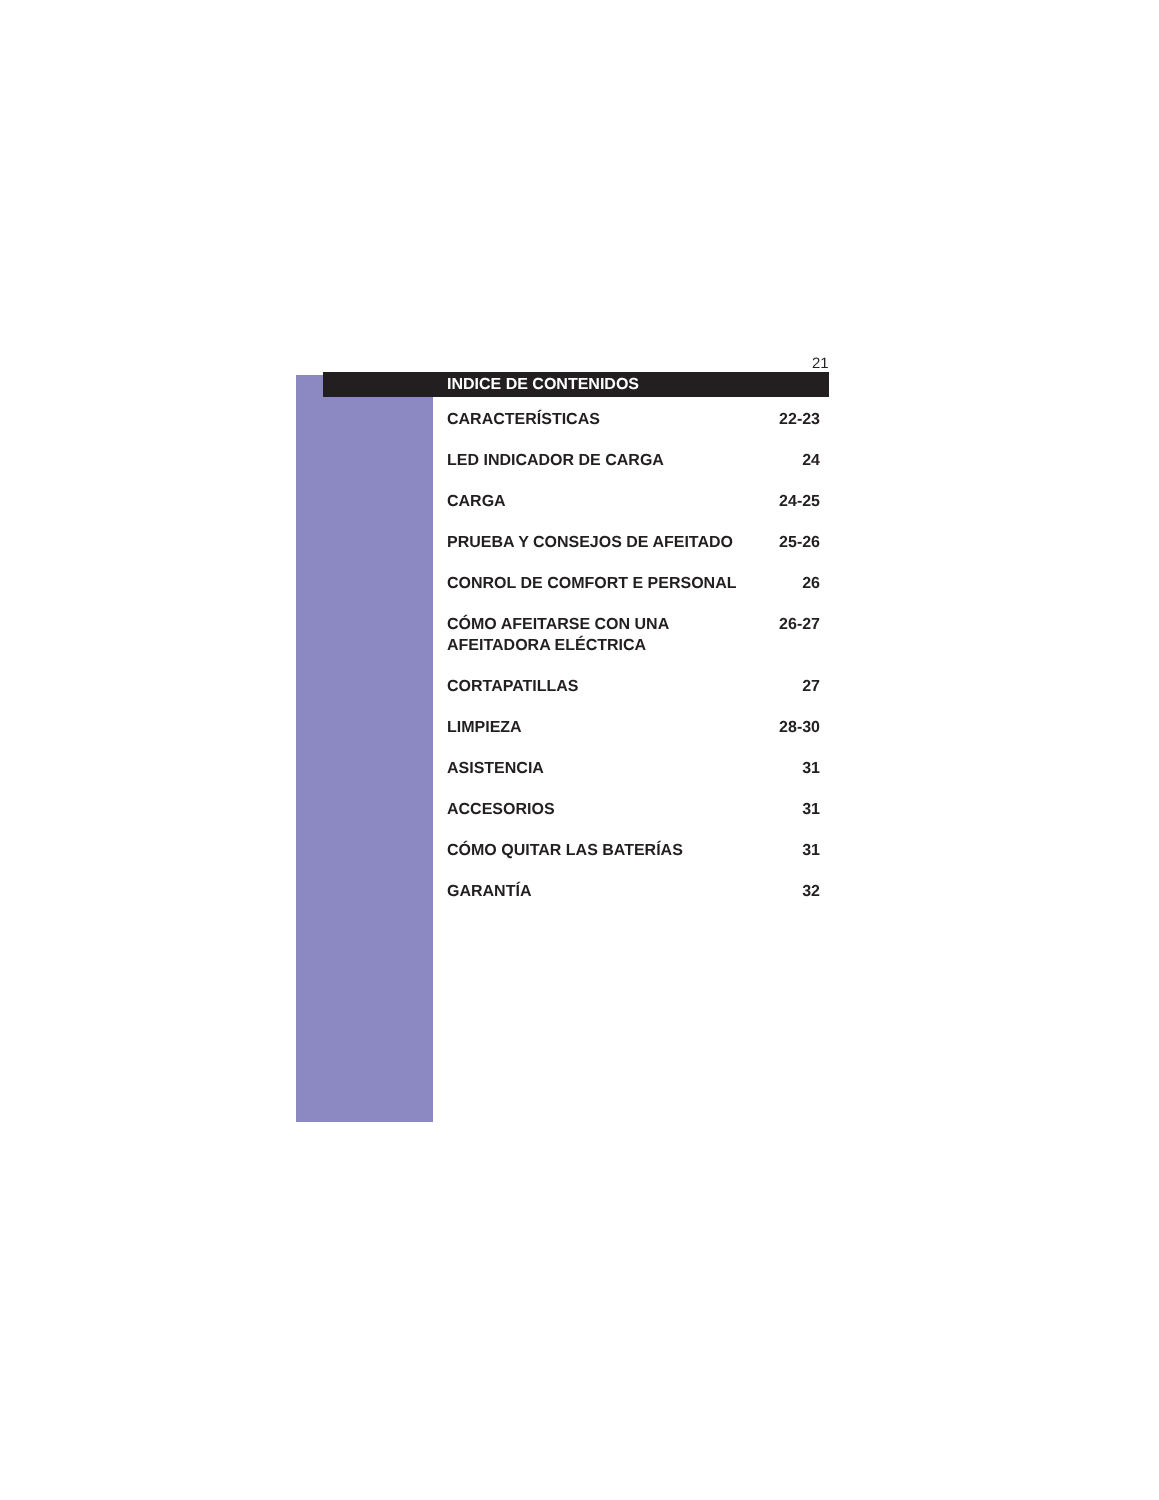21
INDICE DE CONTENIDOS
| CARACTERÍSTICAS | 22-23 |
| LED INDICADOR DE CARGA | 24 |
| CARGA | 24-25 |
| PRUEBA Y CONSEJOS DE AFEITADO | 25-26 |
| CONROL DE COMFORT E PERSONAL | 26 |
| CÓMO AFEITARSE CON UNA AFEITADORA ELÉCTRICA | 26-27 |
| CORTAPATILLAS | 27 |
| LIMPIEZA | 28-30 |
| ASISTENCIA | 31 |
| ACCESORIOS | 31 |
| CÓMO QUITAR LAS BATERÍAS | 31 |
| GARANTÍA | 32 |